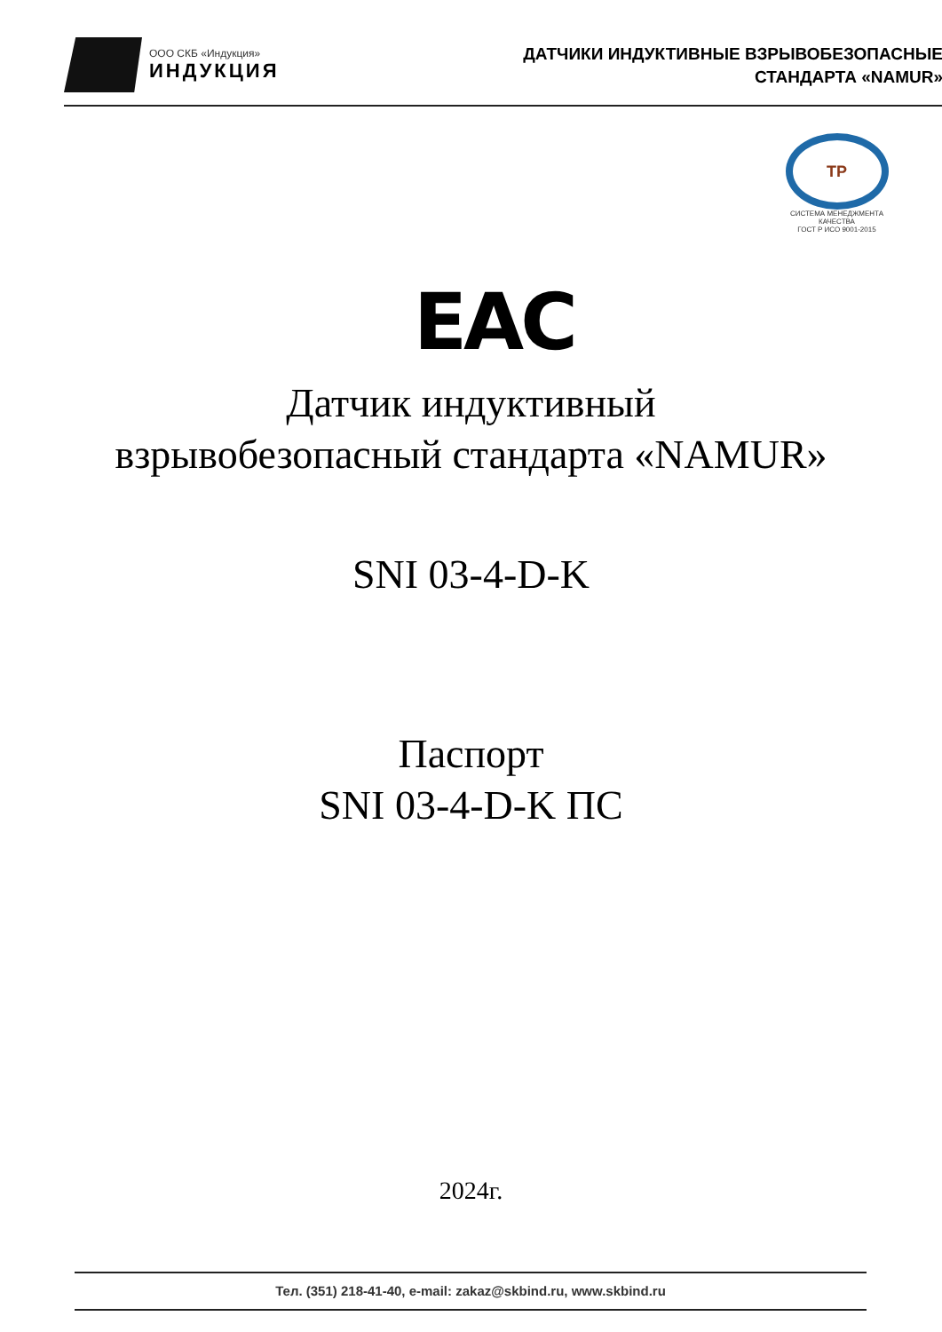ООО СКБ «Индукция»
ИНДУКЦИЯ
ДАТЧИКИ ИНДУКТИВНЫЕ ВЗРЫВОБЕЗОПАСНЫЕ
СТАНДАРТА «NAMUR»
ТР
СИСТЕМА МЕНЕДЖМЕНТА КАЧЕСТВА
ГОСТ Р ИСО 9001-2015
EAC
Датчик индуктивный
взрывобезопасный стандарта «NAMUR»
SNI 03-4-D-K
Паспорт
SNI 03-4-D-K ПС
2024г.
Тел. (351) 218-41-40, e-mail: zakaz@skbind.ru, www.skbind.ru